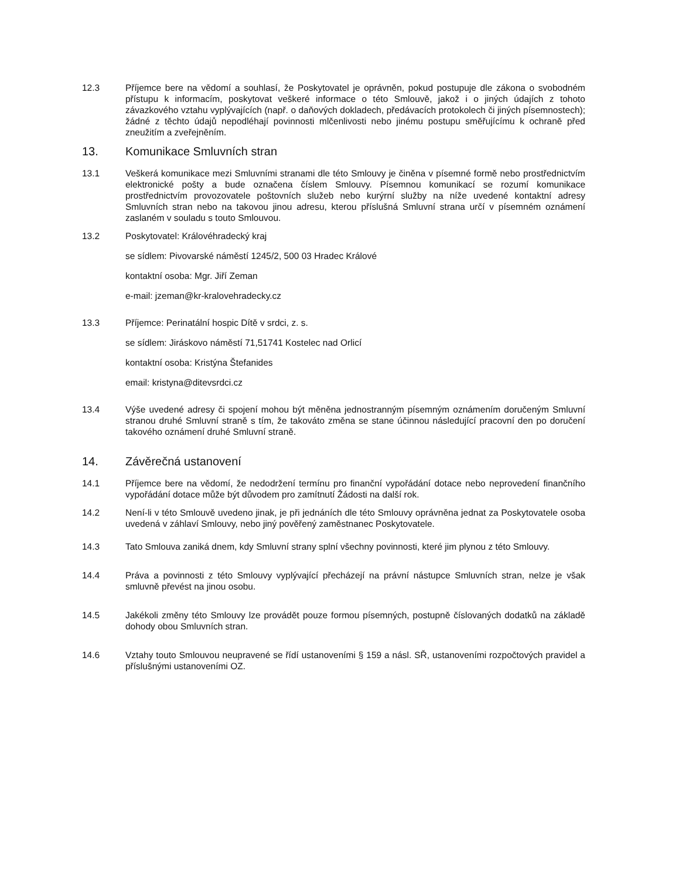12.3 Příjemce bere na vědomí a souhlasí, že Poskytovatel je oprávněn, pokud postupuje dle zákona o svobodném přístupu k informacím, poskytovat veškeré informace o této Smlouvě, jakož i o jiných údajích z tohoto závazkového vztahu vyplývajících (např. o daňových dokladech, předávacích protokolech či jiných písemnostech); žádné z těchto údajů nepodléhají povinnosti mlčenlivosti nebo jinému postupu směřujícímu k ochraně před zneužitím a zveřejněním.
13. Komunikace Smluvních stran
13.1 Veškerá komunikace mezi Smluvními stranami dle této Smlouvy je činěna v písemné formě nebo prostřednictvím elektronické pošty a bude označena číslem Smlouvy. Písemnou komunikací se rozumí komunikace prostřednictvím provozovatele poštovních služeb nebo kurýrní služby na níže uvedené kontaktní adresy Smluvních stran nebo na takovou jinou adresu, kterou příslušná Smluvní strana určí v písemném oznámení zaslaném v souladu s touto Smlouvou.
13.2 Poskytovatel: Královéhradecký kraj
se sídlem: Pivovarské náměstí 1245/2, 500 03 Hradec Králové
kontaktní osoba: Mgr. Jiří Zeman
e-mail: jzeman@kr-kralovehradecky.cz
13.3 Příjemce: Perinatální hospic Dítě v srdci, z. s.
se sídlem: Jiráskovo náměstí 71,51741 Kostelec nad Orlicí
kontaktní osoba: Kristýna Štefanides
email: kristyna@ditevsrdci.cz
13.4 Výše uvedené adresy či spojení mohou být měněna jednostranným písemným oznámením doručeným Smluvní stranou druhé Smluvní straně s tím, že takováto změna se stane účinnou následující pracovní den po doručení takového oznámení druhé Smluvní straně.
14. Závěrečná ustanovení
14.1 Příjemce bere na vědomí, že nedodržení termínu pro finanční vypořádání dotace nebo neprovedení finančního vypořádání dotace může být důvodem pro zamítnutí Žádosti na další rok.
14.2 Není-li v této Smlouvě uvedeno jinak, je při jednáních dle této Smlouvy oprávněna jednat za Poskytovatele osoba uvedená v záhlaví Smlouvy, nebo jiný pověřený zaměstnanec Poskytovatele.
14.3 Tato Smlouva zaniká dnem, kdy Smluvní strany splní všechny povinnosti, které jim plynou z této Smlouvy.
14.4 Práva a povinnosti z této Smlouvy vyplývající přecházejí na právní nástupce Smluvních stran, nelze je však smluvně převést na jinou osobu.
14.5 Jakékoli změny této Smlouvy lze provádět pouze formou písemných, postupně číslovaných dodatků na základě dohody obou Smluvních stran.
14.6 Vztahy touto Smlouvou neupravené se řídí ustanoveními § 159 a násl. SŘ, ustanoveními rozpočtových pravidel a příslušnými ustanoveními OZ.